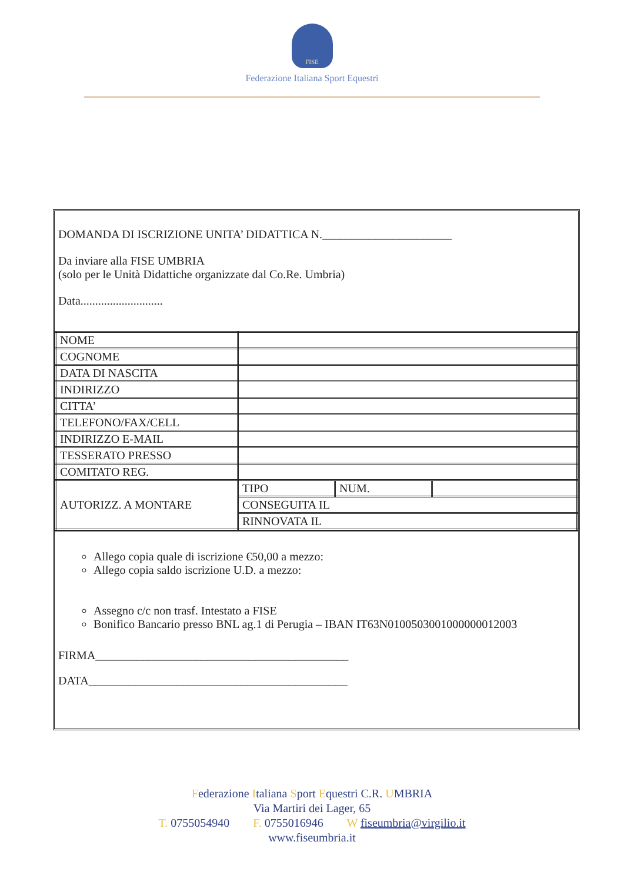FISE
Federazione Italiana Sport Equestri
DOMANDA DI ISCRIZIONE UNITA’ DIDATTICA N.______________________
Da inviare alla FISE UMBRIA
(solo per le Unità Didattiche organizzate dal Co.Re. Umbria)
Data............................
| NOME | | | |
| COGNOME | | | |
| DATA DI NASCITA | | | |
| INDIRIZZO | | | |
| CITTA’ | | | |
| TELEFONO/FAX/CELL | | | |
| INDIRIZZO E-MAIL | | | |
| TESSERATO PRESSO | | | |
| COMITATO REG. | | | |
| AUTORIZZ. A MONTARE | TIPO | NUM. | |
| | CONSEGUITA IL | | |
| | RINNOVATA IL | | |
Allego copia quale di iscrizione €50,00 a mezzo:
Allego copia saldo iscrizione U.D. a mezzo:
Assegno c/c non trasf. Intestato a FISE
Bonifico Bancario presso BNL ag.1 di Perugia – IBAN IT63N0100503001000000012003
FIRMA___________________________________________
DATA____________________________________________
Federazione Italiana Sport Equestri C.R. UMBRIA
Via Martiri dei Lager, 65
T. 0755054940 F. 0755016946 W fiseumbria@virgilio.it
www.fiseumbria.it